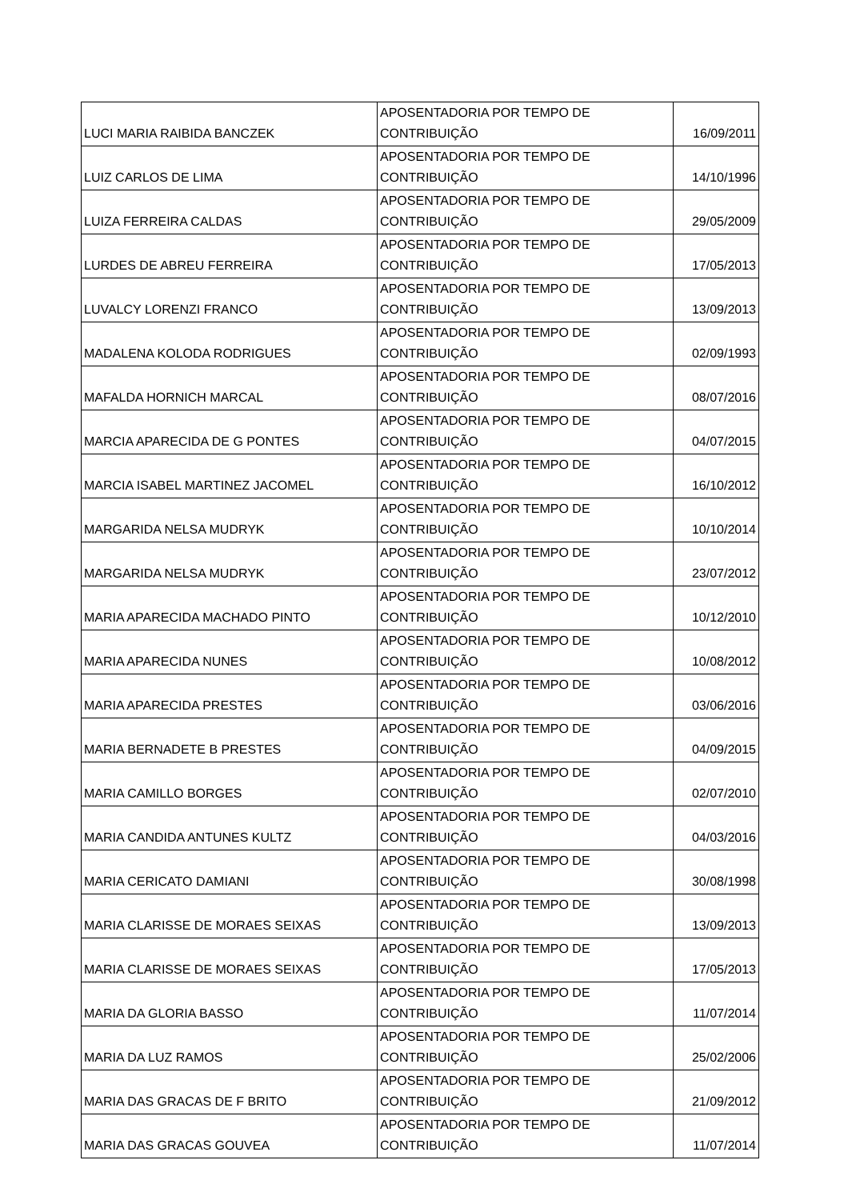| LUCI MARIA RAIBIDA BANCZEK | APOSENTADORIA POR TEMPO DE CONTRIBUIÇÃO | 16/09/2011 |
| LUIZ CARLOS DE LIMA | APOSENTADORIA POR TEMPO DE CONTRIBUIÇÃO | 14/10/1996 |
| LUIZA FERREIRA CALDAS | APOSENTADORIA POR TEMPO DE CONTRIBUIÇÃO | 29/05/2009 |
| LURDES DE ABREU FERREIRA | APOSENTADORIA POR TEMPO DE CONTRIBUIÇÃO | 17/05/2013 |
| LUVALCY LORENZI FRANCO | APOSENTADORIA POR TEMPO DE CONTRIBUIÇÃO | 13/09/2013 |
| MADALENA KOLODA RODRIGUES | APOSENTADORIA POR TEMPO DE CONTRIBUIÇÃO | 02/09/1993 |
| MAFALDA HORNICH MARCAL | APOSENTADORIA POR TEMPO DE CONTRIBUIÇÃO | 08/07/2016 |
| MARCIA APARECIDA DE G PONTES | APOSENTADORIA POR TEMPO DE CONTRIBUIÇÃO | 04/07/2015 |
| MARCIA ISABEL MARTINEZ JACOMEL | APOSENTADORIA POR TEMPO DE CONTRIBUIÇÃO | 16/10/2012 |
| MARGARIDA NELSA MUDRYK | APOSENTADORIA POR TEMPO DE CONTRIBUIÇÃO | 10/10/2014 |
| MARGARIDA NELSA MUDRYK | APOSENTADORIA POR TEMPO DE CONTRIBUIÇÃO | 23/07/2012 |
| MARIA APARECIDA MACHADO PINTO | APOSENTADORIA POR TEMPO DE CONTRIBUIÇÃO | 10/12/2010 |
| MARIA APARECIDA NUNES | APOSENTADORIA POR TEMPO DE CONTRIBUIÇÃO | 10/08/2012 |
| MARIA APARECIDA PRESTES | APOSENTADORIA POR TEMPO DE CONTRIBUIÇÃO | 03/06/2016 |
| MARIA BERNADETE B PRESTES | APOSENTADORIA POR TEMPO DE CONTRIBUIÇÃO | 04/09/2015 |
| MARIA CAMILLO BORGES | APOSENTADORIA POR TEMPO DE CONTRIBUIÇÃO | 02/07/2010 |
| MARIA CANDIDA ANTUNES KULTZ | APOSENTADORIA POR TEMPO DE CONTRIBUIÇÃO | 04/03/2016 |
| MARIA CERICATO DAMIANI | APOSENTADORIA POR TEMPO DE CONTRIBUIÇÃO | 30/08/1998 |
| MARIA CLARISSE DE MORAES SEIXAS | APOSENTADORIA POR TEMPO DE CONTRIBUIÇÃO | 13/09/2013 |
| MARIA CLARISSE DE MORAES SEIXAS | APOSENTADORIA POR TEMPO DE CONTRIBUIÇÃO | 17/05/2013 |
| MARIA DA GLORIA BASSO | APOSENTADORIA POR TEMPO DE CONTRIBUIÇÃO | 11/07/2014 |
| MARIA DA LUZ RAMOS | APOSENTADORIA POR TEMPO DE CONTRIBUIÇÃO | 25/02/2006 |
| MARIA DAS GRACAS DE F BRITO | APOSENTADORIA POR TEMPO DE CONTRIBUIÇÃO | 21/09/2012 |
| MARIA DAS GRACAS GOUVEA | APOSENTADORIA POR TEMPO DE CONTRIBUIÇÃO | 11/07/2014 |